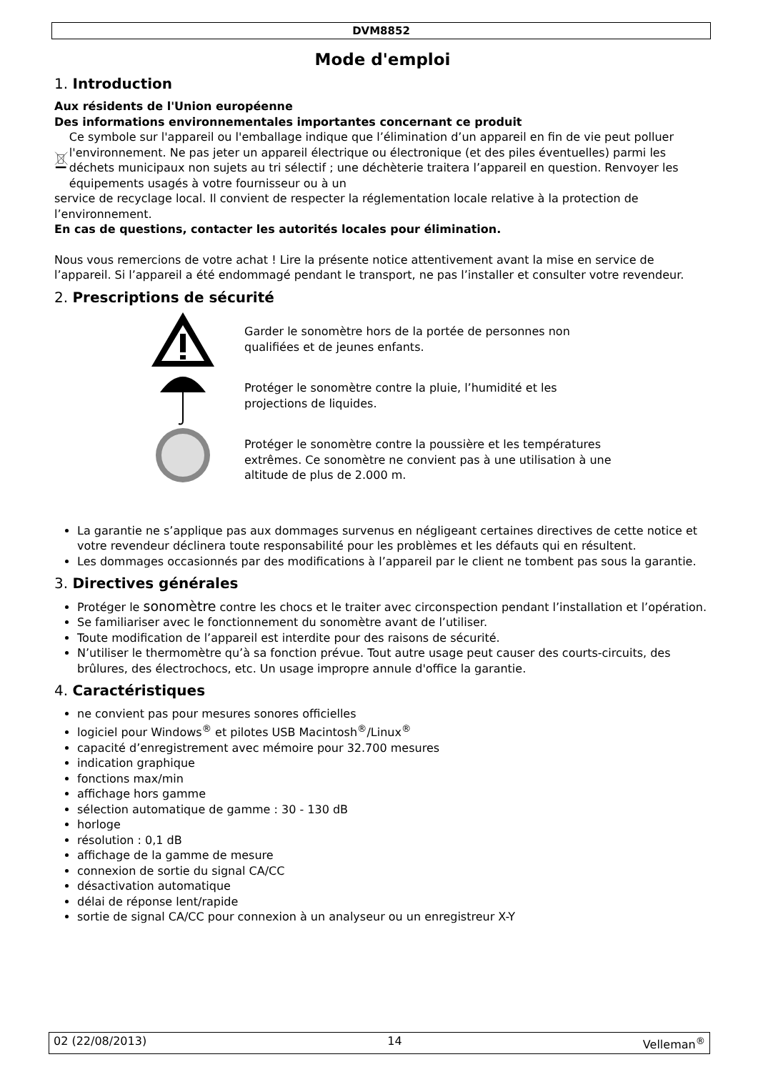DVM8852
Mode d'emploi
1. Introduction
Aux résidents de l'Union européenne
Des informations environnementales importantes concernant ce produit
Ce symbole sur l'appareil ou l'emballage indique que l’élimination d’un appareil en fin de vie peut polluer l'environnement. Ne pas jeter un appareil électrique ou électronique (et des piles éventuelles) parmi les déchets municipaux non sujets au tri sélectif ; une déchèterie traitera l’appareil en question. Renvoyer les équipements usagés à votre fournisseur ou à un
service de recyclage local. Il convient de respecter la réglementation locale relative à la protection de l’environnement.
En cas de questions, contacter les autorités locales pour élimination.
Nous vous remercions de votre achat ! Lire la présente notice attentivement avant la mise en service de l’appareil. Si l’appareil a été endommagé pendant le transport, ne pas l’installer et consulter votre revendeur.
2. Prescriptions de sécurité
Garder le sonomètre hors de la portée de personnes non qualifiées et de jeunes enfants.
Protéger le sonomètre contre la pluie, l’humidité et les projections de liquides.
Protéger le sonomètre contre la poussière et les températures extrêmes. Ce sonomètre ne convient pas à une utilisation à une altitude de plus de 2.000 m.
La garantie ne s’applique pas aux dommages survenus en négligeant certaines directives de cette notice et votre revendeur déclinera toute responsabilité pour les problèmes et les défauts qui en résultent.
Les dommages occasionnés par des modifications à l’appareil par le client ne tombent pas sous la garantie.
3. Directives générales
Protéger le sonomètre contre les chocs et le traiter avec circonspection pendant l’installation et l’opération.
Se familiariser avec le fonctionnement du sonomètre avant de l’utiliser.
Toute modification de l’appareil est interdite pour des raisons de sécurité.
N’utiliser le thermomètre qu’à sa fonction prévue. Tout autre usage peut causer des courts-circuits, des brûlures, des électrochocs, etc. Un usage impropre annule d'office la garantie.
4. Caractéristiques
ne convient pas pour mesures sonores officielles
logiciel pour Windows<sup>®</sup> et pilotes USB Macintosh<sup>®</sup>/Linux<sup>®</sup>
capacité d’enregistrement avec mémoire pour 32.700 mesures
indication graphique
fonctions max/min
affichage hors gamme
sélection automatique de gamme : 30 - 130 dB
horloge
résolution : 0,1 dB
affichage de la gamme de mesure
connexion de sortie du signal CA/CC
désactivation automatique
délai de réponse lent/rapide
sortie de signal CA/CC pour connexion à un analyseur ou un enregistreur X-Y
02 (22/08/2013) 14 Velleman<sup>®</sup>